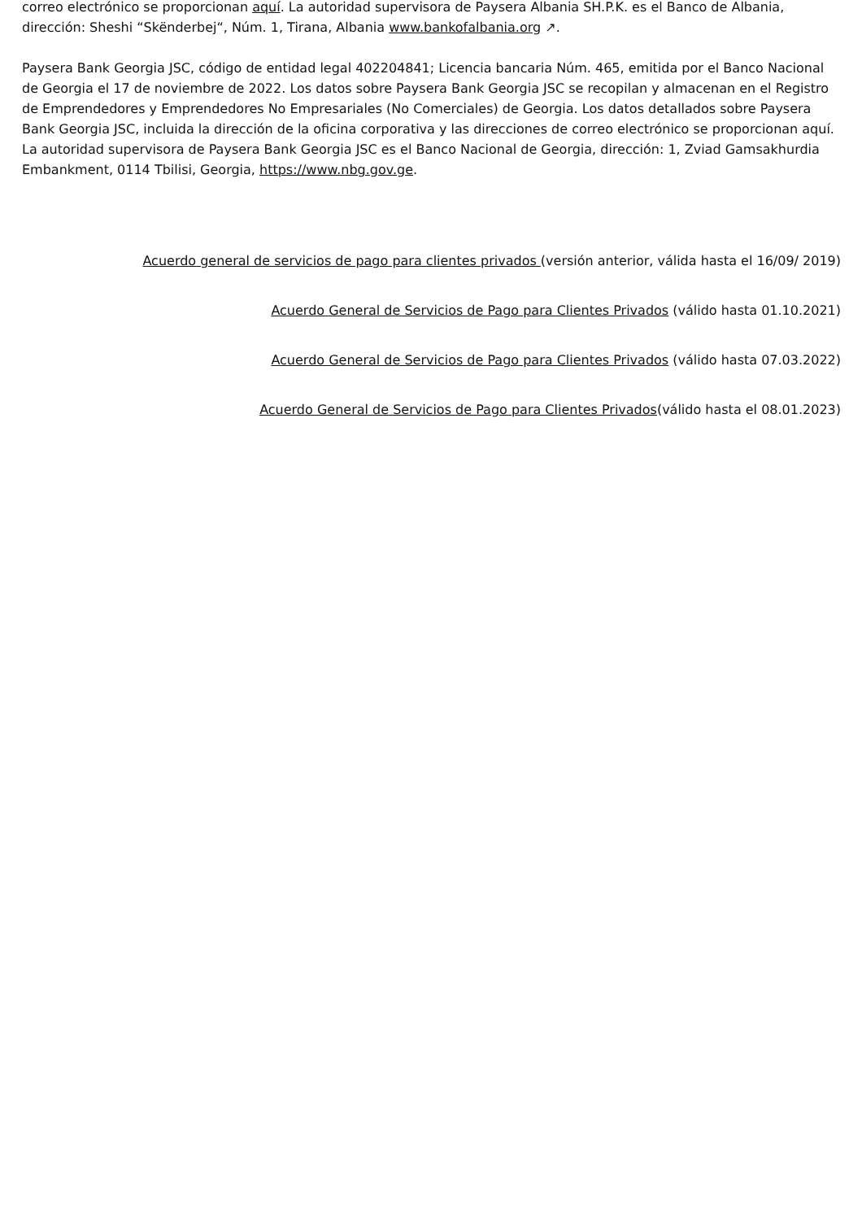correo electrónico se proporcionan aquí. La autoridad supervisora de Paysera Albania SH.P.K. es el Banco de Albania, dirección: Sheshi “Skënderbej“, Núm. 1, Tirana, Albania www.bankofalbania.org ↗.
Paysera Bank Georgia JSC, código de entidad legal 402204841; Licencia bancaria Núm. 465, emitida por el Banco Nacional de Georgia el 17 de noviembre de 2022. Los datos sobre Paysera Bank Georgia JSC se recopilan y almacenan en el Registro de Emprendedores y Emprendedores No Empresariales (No Comerciales) de Georgia. Los datos detallados sobre Paysera Bank Georgia JSC, incluida la dirección de la oficina corporativa y las direcciones de correo electrónico se proporcionan aquí. La autoridad supervisora de Paysera Bank Georgia JSC es el Banco Nacional de Georgia, dirección: 1, Zviad Gamsakhurdia Embankment, 0114 Tbilisi, Georgia, https://www.nbg.gov.ge.
Acuerdo general de servicios de pago para clientes privados (versión anterior, válida hasta el 16/09/ 2019)
Acuerdo General de Servicios de Pago para Clientes Privados (válido hasta 01.10.2021)
Acuerdo General de Servicios de Pago para Clientes Privados (válido hasta 07.03.2022)
Acuerdo General de Servicios de Pago para Clientes Privados(válido hasta el 08.01.2023)